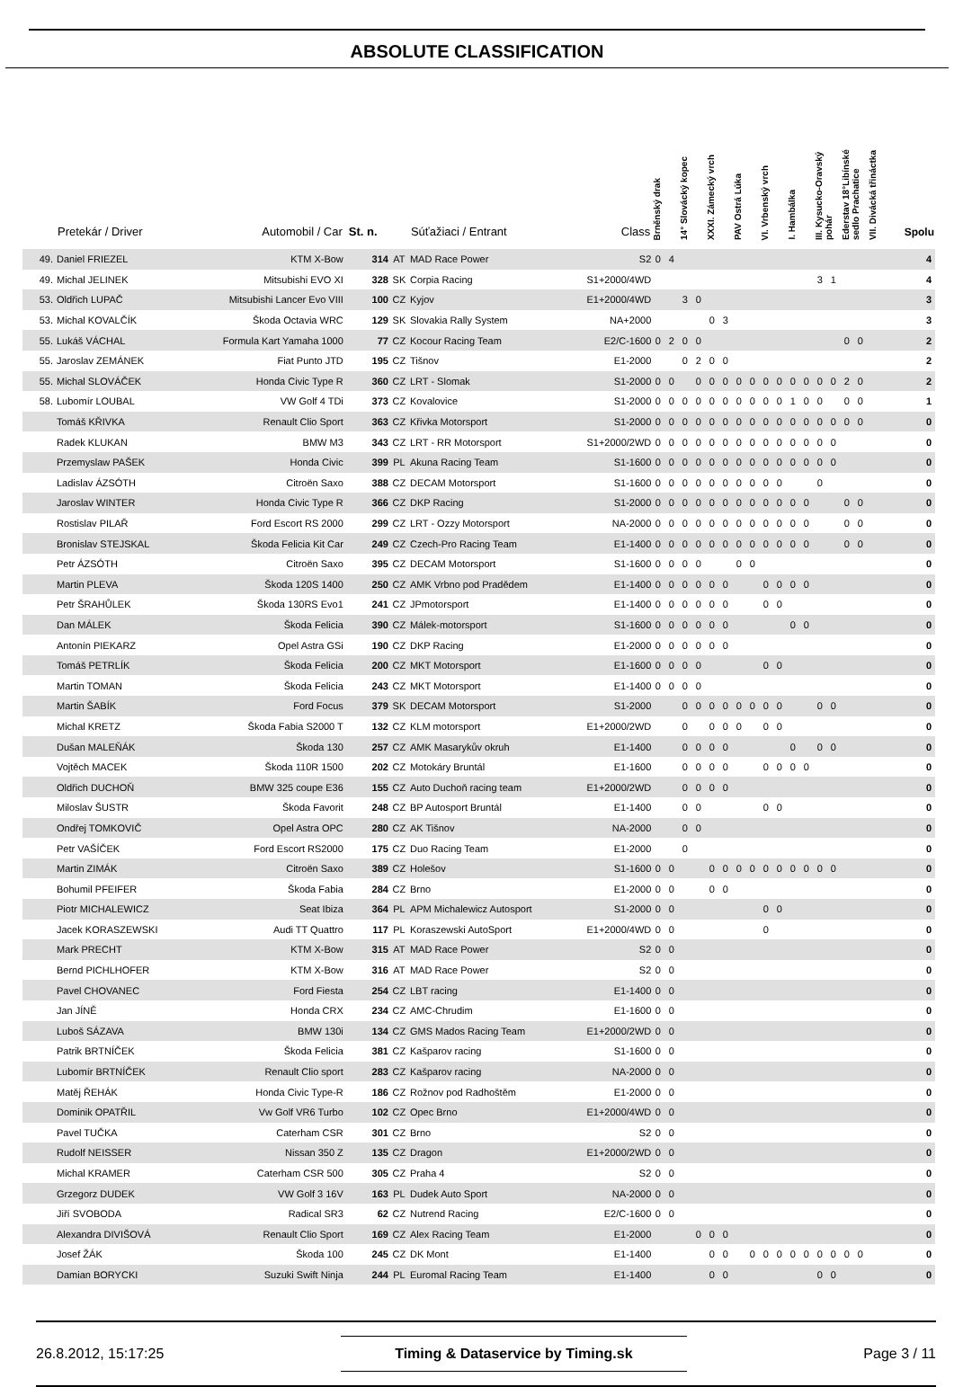ABSOLUTE CLASSIFICATION
| | Pretekár / Driver | Automobil / Car | St. n. | | Súťažiaci / Entrant | Class | Brněnský drak | | 14° Slovácký kopec | | XXXI. Zámecký vrch | | PAV Ostrá Lúka | | VI. Vrbenský vrch | | I. Hambálka | | III. Kysucko-Oravský pohár | | Ederstav 18°Libínské sedlo Prachatice | | VII. Divácká třináctka | | Spolu |
| --- | --- | --- | --- | --- | --- | --- | --- | --- | --- | --- | --- | --- | --- | --- | --- | --- | --- | --- | --- | --- | --- | --- | --- | --- | --- |
| 49. | Daniel FRIEZEL | KTM X-Bow | 314 | AT | MAD Race Power | S2 | 0 | 4 | | | | | | | | | | | | | | | | | 4 |
| 49. | Michal JELINEK | Mitsubishi EVO XI | 328 | SK | Corpia Racing | S1+2000/4WD | | | | | | | | | | | | | 3 | 1 | | | | | 4 |
| 53. | Oldřich LUPAČ | Mitsubishi Lancer Evo VIII | 100 | CZ | Kyjov | E1+2000/4WD | | | 3 | 0 | | | | | | | | | | | | | | | 3 |
| 53. | Michal KOVALČÍK | Škoda Octavia WRC | 129 | SK | Slovakia Rally System | NA+2000 | | | | | 0 | 3 | | | | | | | | | | | | | 3 |
| 55. | Lukáš VÁCHAL | Formula Kart Yamaha 1000 | 77 | CZ | Kocour Racing Team | E2/C-1600 | 0 | 2 | 0 | 0 | | | | | | | | | | | 0 | 0 | | | 2 |
| 55. | Jaroslav ZEMÁNEK | Fiat Punto JTD | 195 | CZ | Tišnov | E1-2000 | | | 0 | 2 | 0 | 0 | | | | | | | | | | | | | 2 |
| 55. | Michal SLOVÁČEK | Honda Civic Type R | 360 | CZ | LRT - Slomak | S1-2000 | 0 | 0 | | 0 | 0 | 0 | 0 | 0 | 0 | 0 | 0 | 0 | 0 | 0 | 2 | 0 | | | 2 |
| 58. | Lubomír LOUBAL | VW Golf 4 TDi | 373 | CZ | Kovalovice | S1-2000 | 0 | 0 | 0 | 0 | 0 | 0 | 0 | 0 | 0 | 0 | 1 | 0 | 0 | | 0 | 0 | | | 1 |
| | Tomáš KŘIVKA | Renault Clio Sport | 363 | CZ | Křivka Motorsport | S1-2000 | 0 | 0 | 0 | 0 | 0 | 0 | 0 | 0 | 0 | 0 | 0 | 0 | 0 | 0 | 0 | 0 | | | 0 |
| | Radek KLUKAN | BMW M3 | 343 | CZ | LRT - RR Motorsport | S1+2000/2WD | 0 | 0 | 0 | 0 | 0 | 0 | 0 | 0 | 0 | 0 | 0 | 0 | 0 | 0 | | | | | 0 |
| | Przemyslaw PAŠEK | Honda Civic | 399 | PL | Akuna Racing Team | S1-1600 | 0 | 0 | 0 | 0 | 0 | 0 | 0 | 0 | 0 | 0 | 0 | 0 | 0 | 0 | | | | | 0 |
| | Ladislav ÁZSÓTH | Citroën Saxo | 388 | CZ | DECAM Motorsport | S1-1600 | 0 | 0 | 0 | 0 | 0 | 0 | 0 | 0 | 0 | 0 | | | 0 | | | | | | 0 |
| | Jaroslav WINTER | Honda Civic Type R | 366 | CZ | DKP Racing | S1-2000 | 0 | 0 | 0 | 0 | 0 | 0 | 0 | 0 | 0 | 0 | 0 | 0 | | | 0 | 0 | | | 0 |
| | Rostislav PILAŘ | Ford Escort RS 2000 | 299 | CZ | LRT - Ozzy Motorsport | NA-2000 | 0 | 0 | 0 | 0 | 0 | 0 | 0 | 0 | 0 | 0 | 0 | 0 | | | 0 | 0 | | | 0 |
| | Bronislav STEJSKAL | Škoda Felicia Kit Car | 249 | CZ | Czech-Pro Racing Team | E1-1400 | 0 | 0 | 0 | 0 | 0 | 0 | 0 | 0 | 0 | 0 | 0 | 0 | | | 0 | 0 | | | 0 |
| | Petr ÁZSÓTH | Citroën Saxo | 395 | CZ | DECAM Motorsport | S1-1600 | 0 | 0 | 0 | 0 | | | 0 | 0 | | | | | | | | | | | 0 |
| | Martin PLEVA | Škoda 120S 1400 | 250 | CZ | AMK Vrbno pod Pradědem | E1-1400 | 0 | 0 | 0 | 0 | 0 | 0 | | | 0 | 0 | 0 | 0 | | | | | | | 0 |
| | Petr ŠRAHŮLEK | Škoda 130RS Evo1 | 241 | CZ | JPmotorsport | E1-1400 | 0 | 0 | 0 | 0 | 0 | 0 | | | 0 | 0 | | | | | | | | | 0 |
| | Dan MÁLEK | Škoda Felicia | 390 | CZ | Málek-motorsport | S1-1600 | 0 | 0 | 0 | 0 | 0 | 0 | | | | | 0 | 0 | | | | | | | 0 |
| | Antonín PIEKARZ | Opel Astra GSi | 190 | CZ | DKP Racing | E1-2000 | 0 | 0 | 0 | 0 | 0 | 0 | | | | | | | | | | | | | 0 |
| | Tomáš PETRLÍK | Škoda Felicia | 200 | CZ | MKT Motorsport | E1-1600 | 0 | 0 | 0 | 0 | | | | | 0 | 0 | | | | | | | | | 0 |
| | Martin TOMAN | Škoda Felicia | 243 | CZ | MKT Motorsport | E1-1400 | 0 | 0 | 0 | 0 | | | | | | | | | | | | | | | 0 |
| | Martin ŠABÍK | Ford Focus | 379 | SK | DECAM Motorsport | S1-2000 | | | 0 | 0 | 0 | 0 | 0 | 0 | 0 | 0 | | | 0 | 0 | | | | | 0 |
| | Michal KRETZ | Škoda Fabia S2000 T | 132 | CZ | KLM motorsport | E1+2000/2WD | | | 0 | | 0 | 0 | 0 | | 0 | 0 | | | | | | | | | 0 |
| | Dušan MALEŇÁK | Škoda 130 | 257 | CZ | AMK Masarykův okruh | E1-1400 | | | 0 | 0 | 0 | 0 | | | | | 0 | | 0 | 0 | | | | | 0 |
| | Vojtěch MACEK | Škoda 110R 1500 | 202 | CZ | Motokáry Bruntál | E1-1600 | | | 0 | 0 | 0 | 0 | | | 0 | 0 | 0 | 0 | | | | | | | 0 |
| | Oldřich DUCHOŇ | BMW 325 coupe E36 | 155 | CZ | Auto Duchoň racing team | E1+2000/2WD | | | 0 | 0 | 0 | 0 | | | | | | | | | | | | | 0 |
| | Miloslav ŠUSTR | Škoda Favorit | 248 | CZ | BP Autosport Bruntál | E1-1400 | | | 0 | 0 | | | | | 0 | 0 | | | | | | | | | 0 |
| | Ondřej TOMKOVIČ | Opel Astra OPC | 280 | CZ | AK Tišnov | NA-2000 | | | 0 | 0 | | | | | | | | | | | | | | | 0 |
| | Petr VAŠÍČEK | Ford Escort RS2000 | 175 | CZ | Duo Racing Team | E1-2000 | | | 0 | | | | | | | | | | | | | | | | 0 |
| | Martin ZIMÁK | Citroën Saxo | 389 | CZ | Holešov | S1-1600 | 0 | 0 | | | 0 | 0 | 0 | 0 | 0 | 0 | 0 | 0 | 0 | 0 | | | | | 0 |
| | Bohumil PFEIFER | Škoda Fabia | 284 | CZ | Brno | E1-2000 | 0 | 0 | | | 0 | 0 | | | | | | | | | | | | | 0 |
| | Piotr MICHALEWICZ | Seat Ibiza | 364 | PL | APM Michalewicz Autosport | S1-2000 | 0 | 0 | | | | | | | 0 | 0 | | | | | | | | | 0 |
| | Jacek KORASZEWSKI | Audi TT Quattro | 117 | PL | Koraszewski AutoSport | E1+2000/4WD | 0 | 0 | | | | | | | 0 | | | | | | | | | | 0 |
| | Mark PRECHT | KTM X-Bow | 315 | AT | MAD Race Power | S2 | 0 | 0 | | | | | | | | | | | | | | | | | 0 |
| | Bernd PICHLHOFER | KTM X-Bow | 316 | AT | MAD Race Power | S2 | 0 | 0 | | | | | | | | | | | | | | | | | 0 |
| | Pavel CHOVANEC | Ford Fiesta | 254 | CZ | LBT racing | E1-1400 | 0 | 0 | | | | | | | | | | | | | | | | | 0 |
| | Jan JÍNĚ | Honda CRX | 234 | CZ | AMC-Chrudim | E1-1600 | 0 | 0 | | | | | | | | | | | | | | | | | 0 |
| | Luboš SÁZAVA | BMW 130i | 134 | CZ | GMS Mados Racing Team | E1+2000/2WD | 0 | 0 | | | | | | | | | | | | | | | | | 0 |
| | Patrik BRTNÍČEK | Škoda Felicia | 381 | CZ | Kašparov racing | S1-1600 | 0 | 0 | | | | | | | | | | | | | | | | | 0 |
| | Lubomír BRTNÍČEK | Renault Clio sport | 283 | CZ | Kašparov racing | NA-2000 | 0 | 0 | | | | | | | | | | | | | | | | | 0 |
| | Matěj ŘEHÁK | Honda Civic Type-R | 186 | CZ | Rožnov pod Radhoštěm | E1-2000 | 0 | 0 | | | | | | | | | | | | | | | | | 0 |
| | Dominik OPATŘIL | Vw Golf VR6 Turbo | 102 | CZ | Opec Brno | E1+2000/4WD | 0 | 0 | | | | | | | | | | | | | | | | | 0 |
| | Pavel TUČKA | Caterham CSR | 301 | CZ | Brno | S2 | 0 | 0 | | | | | | | | | | | | | | | | | 0 |
| | Rudolf NEISSER | Nissan 350 Z | 135 | CZ | Dragon | E1+2000/2WD | 0 | 0 | | | | | | | | | | | | | | | | | 0 |
| | Michal KRAMER | Caterham CSR 500 | 305 | CZ | Praha 4 | S2 | 0 | 0 | | | | | | | | | | | | | | | | | 0 |
| | Grzegorz DUDEK | VW Golf 3 16V | 163 | PL | Dudek Auto Sport | NA-2000 | 0 | 0 | | | | | | | | | | | | | | | | | 0 |
| | Jiří SVOBODA | Radical SR3 | 62 | CZ | Nutrend Racing | E2/C-1600 | 0 | 0 | | | | | | | | | | | | | | | | | 0 |
| | Alexandra DIVIŠOVÁ | Renault Clio Sport | 169 | CZ | Alex Racing Team | E1-2000 | | | | 0 | 0 | 0 | | | | | | | | | | | | | 0 |
| | Josef ŽÁK | Škoda 100 | 245 | CZ | DK Mont | E1-1400 | | | | | 0 | 0 | | 0 | 0 | 0 | 0 | 0 | 0 | 0 | 0 | 0 | | | 0 |
| | Damian BORYCKI | Suzuki Swift Ninja | 244 | PL | Euromal Racing Team | E1-1400 | | | | | 0 | 0 | | | | | | | 0 | 0 | | | | | 0 |
26.8.2012, 15:17:25 Timing & Dataservice by Timing.sk Page 3 / 11